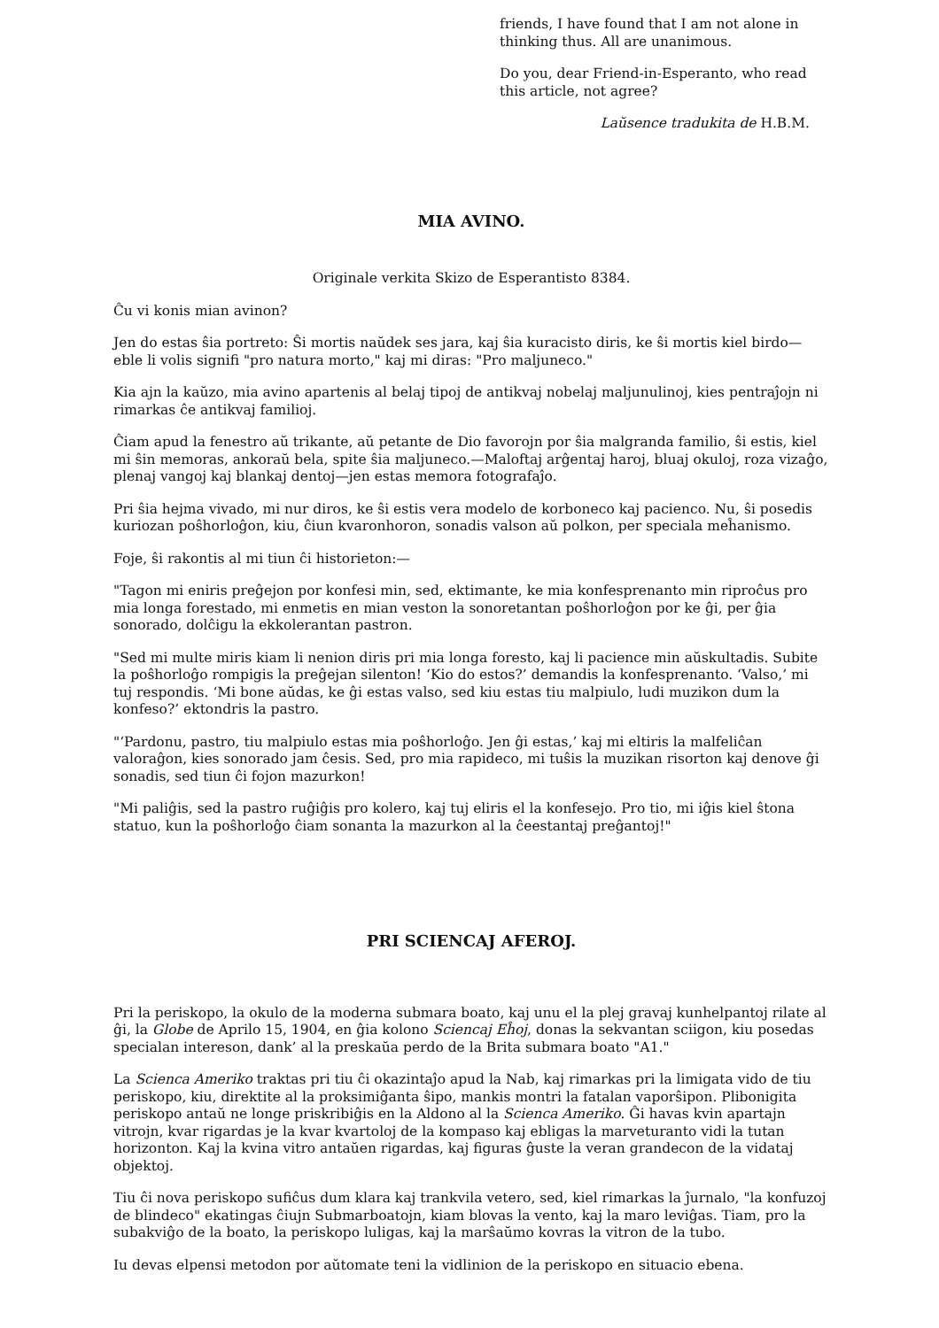friends, I have found that I am not alone in thinking thus. All are unanimous.
Do you, dear Friend-in-Esperanto, who read this article, not agree?
Laŭsence tradukita de H.B.M.
MIA AVINO.
Originale verkita Skizo de Esperantisto 8384.
Ĉu vi konis mian avinon?
Jen do estas ŝia portreto: Ŝi mortis naŭdek ses jara, kaj ŝia kuracisto diris, ke ŝi mortis kiel birdo—eble li volis signifi "pro natura morto," kaj mi diras: "Pro maljuneco."
Kia ajn la kaŭzo, mia avino apartenis al belaj tipoj de antikvaj nobelaj maljunulinoj, kies pentraĵojn ni rimarkas ĉe antikvaj familioj.
Ĉiam apud la fenestro aŭ trikante, aŭ petante de Dio favorojn por ŝia malgranda familio, ŝi estis, kiel mi ŝin memoras, ankoraŭ bela, spite ŝia maljuneco.—Maloftaj arĝentaj haroj, bluaj okuloj, roza vizaĝo, plenaj vangoj kaj blankaj dentoj—jen estas memora fotografaĵo.
Pri ŝia hejma vivado, mi nur diros, ke ŝi estis vera modelo de korboneco kaj pacienco. Nu, ŝi posedis kuriozan poŝhorloĝon, kiu, ĉiun kvaronhoron, sonadis valson aŭ polkon, per speciala meĥanismo.
Foje, ŝi rakontis al mi tiun ĉi historieton:—
"Tagon mi eniris preĝejon por konfesi min, sed, ektimante, ke mia konfesprenanto min riproĉus pro mia longa forestado, mi enmetis en mian veston la sonoretantan poŝhorloĝon por ke ĝi, per ĝia sonorado, dolĉigu la ekkolerantan pastron.
"Sed mi multe miris kiam li nenion diris pri mia longa foresto, kaj li pacience min aŭskultadis. Subite la poŝhorloĝo rompigis la preĝejan silenton! ‘Kio do estos?’ demandis la konfesprenanto. ‘Valso,’ mi tuj respondis. ‘Mi bone aŭdas, ke ĝi estas valso, sed kiu estas tiu malpiulo, ludi muzikon dum la konfeso?’ ektondris la pastro.
"‘Pardonu, pastro, tiu malpiulo estas mia poŝhorloĝo. Jen ĝi estas,’ kaj mi eltiris la malfeliĉan valoraĝon, kies sonorado jam ĉesis. Sed, pro mia rapideco, mi tuŝis la muzikan risorton kaj denove ĝi sonadis, sed tiun ĉi fojon mazurkon!
"Mi paliĝis, sed la pastro ruĝiĝis pro kolero, kaj tuj eliris el la konfesejo. Pro tio, mi iĝis kiel ŝtona statuo, kun la poŝhorloĝo ĉiam sonanta la mazurkon al la ĉeestantaj preĝantoj!"
PRI SCIENCAJ AFEROJ.
Pri la periskopo, la okulo de la moderna submara boato, kaj unu el la plej gravaj kunhelpantoj rilate al ĝi, la Globe de Aprilo 15, 1904, en ĝia kolono Sciencaj Eĥoj, donas la sekvantan sciigon, kiu posedas specialan intereson, dank’ al la preskaŭa perdo de la Brita submara boato "A1."
La Scienca Ameriko traktas pri tiu ĉi okazintaĵo apud la Nab, kaj rimarkas pri la limigata vido de tiu periskopo, kiu, direktite al la proksimiĝanta ŝipo, mankis montri la fatalan vaporŝipon. Plibonigita periskopo antaŭ ne longe priskribiĝis en la Aldono al la Scienca Ameriko. Ĝi havas kvin apartajn vitrojn, kvar rigardas je la kvar kvartoloj de la kompaso kaj ebligas la marveturanto vidi la tutan horizonton. Kaj la kvina vitro antaŭen rigardas, kaj figuras ĝuste la veran grandecon de la vidataj objektoj.
Tiu ĉi nova periskopo sufiĉus dum klara kaj trankvila vetero, sed, kiel rimarkas la ĵurnalo, "la konfuzoj de blindeco" ekatingas ĉiujn Submarboatojn, kiam blovas la vento, kaj la maro leviĝas. Tiam, pro la subakviĝo de la boato, la periskopo luligas, kaj la marŝaŭmo kovras la vitron de la tubo.
Iu devas elpensi metodon por aŭtomate teni la vidlinion de la periskopo en situacio ebena.